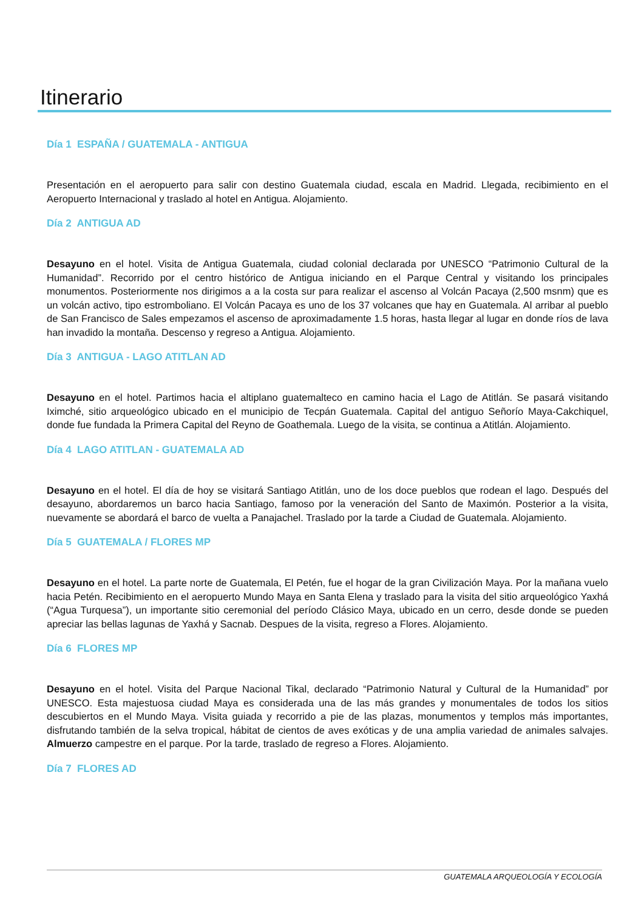Itinerario
Día 1 ESPAÑA / GUATEMALA - ANTIGUA
Presentación en el aeropuerto para salir con destino Guatemala ciudad, escala en Madrid. Llegada, recibimiento en el Aeropuerto Internacional y traslado al hotel en Antigua. Alojamiento.
Día 2 ANTIGUA AD
Desayuno en el hotel. Visita de Antigua Guatemala, ciudad colonial declarada por UNESCO “Patrimonio Cultural de la Humanidad”. Recorrido por el centro histórico de Antigua iniciando en el Parque Central y visitando los principales monumentos. Posteriormente nos dirigimos a a la costa sur para realizar el ascenso al Volcán Pacaya (2,500 msnm) que es un volcán activo, tipo estromboliano. El Volcán Pacaya es uno de los 37 volcanes que hay en Guatemala. Al arribar al pueblo de San Francisco de Sales empezamos el ascenso de aproximadamente 1.5 horas, hasta llegar al lugar en donde ríos de lava han invadido la montaña. Descenso y regreso a Antigua. Alojamiento.
Día 3 ANTIGUA - LAGO ATITLAN AD
Desayuno en el hotel. Partimos hacia el altiplano guatemalteco en camino hacia el Lago de Atitlán. Se pasará visitando Iximché, sitio arqueológico ubicado en el municipio de Tecpán Guatemala. Capital del antiguo Señorío Maya-Cakchiquel, donde fue fundada la Primera Capital del Reyno de Goathemala. Luego de la visita, se continua a Atitlán. Alojamiento.
Día 4 LAGO ATITLAN - GUATEMALA AD
Desayuno en el hotel. El día de hoy se visitará Santiago Atitlán, uno de los doce pueblos que rodean el lago. Después del desayuno, abordaremos un barco hacia Santiago, famoso por la veneración del Santo de Maximón. Posterior a la visita, nuevamente se abordará el barco de vuelta a Panajachel. Traslado por la tarde a Ciudad de Guatemala. Alojamiento.
Día 5 GUATEMALA / FLORES MP
Desayuno en el hotel. La parte norte de Guatemala, El Petén, fue el hogar de la gran Civilización Maya. Por la mañana vuelo hacia Petén. Recibimiento en el aeropuerto Mundo Maya en Santa Elena y traslado para la visita del sitio arqueológico Yaxhá (“Agua Turquesa”), un importante sitio ceremonial del período Clásico Maya, ubicado en un cerro, desde donde se pueden apreciar las bellas lagunas de Yaxhá y Sacnab. Despues de la visita, regreso a Flores. Alojamiento.
Día 6 FLORES MP
Desayuno en el hotel. Visita del Parque Nacional Tikal, declarado “Patrimonio Natural y Cultural de la Humanidad” por UNESCO. Esta majestuosa ciudad Maya es considerada una de las más grandes y monumentales de todos los sitios descubiertos en el Mundo Maya. Visita guiada y recorrido a pie de las plazas, monumentos y templos más importantes, disfrutando también de la selva tropical, hábitat de cientos de aves exóticas y de una amplia variedad de animales salvajes. Almuerzo campestre en el parque. Por la tarde, traslado de regreso a Flores. Alojamiento.
Día 7 FLORES AD
GUATEMALA ARQUEOLOGÍA Y ECOLOGÍA